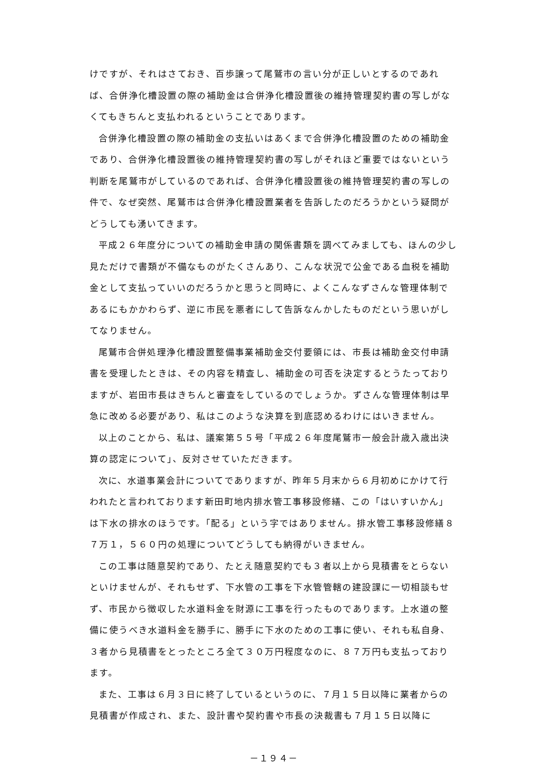けですが、それはさておき、百歩譲って尾鷲市の言い分が正しいとするのであれば、合併浄化槽設置の際の補助金は合併浄化槽設置後の維持管理契約書の写しがなくてもきちんと支払われるということであります。
合併浄化槽設置の際の補助金の支払いはあくまで合併浄化槽設置のための補助金であり、合併浄化槽設置後の維持管理契約書の写しがそれほど重要ではないという判断を尾鷲市がしているのであれば、合併浄化槽設置後の維持管理契約書の写しの件で、なぜ突然、尾鷲市は合併浄化槽設置業者を告訴したのだろうかという疑問がどうしても湧いてきます。
平成２６年度分についての補助金申請の関係書類を調べてみましても、ほんの少し見ただけで書類が不備なものがたくさんあり、こんな状況で公金である血税を補助金として支払っていいのだろうかと思うと同時に、よくこんなずさんな管理体制であるにもかかわらず、逆に市民を悪者にして告訴なんかしたものだという思いがしてなりません。
尾鷲市合併処理浄化槽設置整備事業補助金交付要領には、市長は補助金交付申請書を受理したときは、その内容を精査し、補助金の可否を決定するとうたっておりますが、岩田市長はきちんと審査をしているのでしょうか。ずさんな管理体制は早急に改める必要があり、私はこのような決算を到底認めるわけにはいきません。
以上のことから、私は、議案第５５号「平成２６年度尾鷲市一般会計歳入歳出決算の認定について」、反対させていただきます。
次に、水道事業会計についてでありますが、昨年５月末から６月初めにかけて行われたと言われております新田町地内排水管工事移設修繕、この「はいすいかん」は下水の排水のほうです。「配る」という字ではありません。排水管工事移設修繕８７万１，５６０円の処理についてどうしても納得がいきません。
この工事は随意契約であり、たとえ随意契約でも３者以上から見積書をとらないといけませんが、それもせず、下水管の工事を下水管管轄の建設課に一切相談もせず、市民から徴収した水道料金を財源に工事を行ったものであります。上水道の整備に使うべき水道料金を勝手に、勝手に下水のための工事に使い、それも私自身、３者から見積書をとったところ全て３０万円程度なのに、８７万円も支払っております。
また、工事は６月３日に終了しているというのに、７月１５日以降に業者からの見積書が作成され、また、設計書や契約書や市長の決裁書も７月１５日以降に
－１９４－